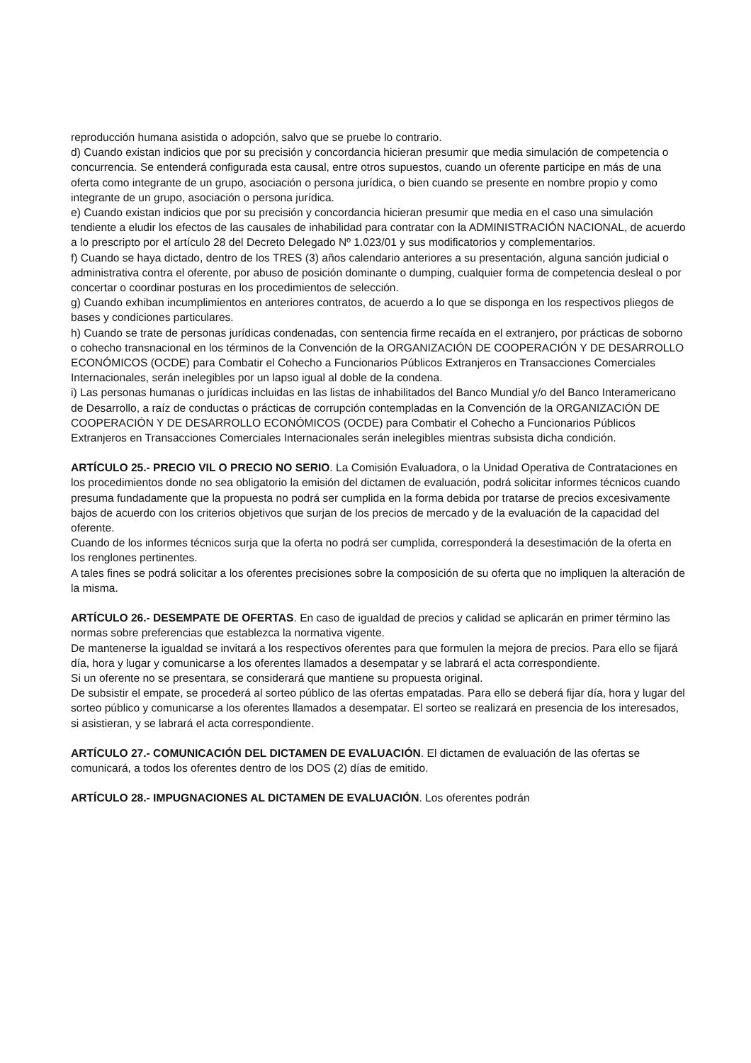reproducción humana asistida o adopción, salvo que se pruebe lo contrario.
d) Cuando existan indicios que por su precisión y concordancia hicieran presumir que media simulación de competencia o concurrencia. Se entenderá configurada esta causal, entre otros supuestos, cuando un oferente participe en más de una oferta como integrante de un grupo, asociación o persona jurídica, o bien cuando se presente en nombre propio y como integrante de un grupo, asociación o persona jurídica.
e) Cuando existan indicios que por su precisión y concordancia hicieran presumir que media en el caso una simulación tendiente a eludir los efectos de las causales de inhabilidad para contratar con la ADMINISTRACIÓN NACIONAL, de acuerdo a lo prescripto por el artículo 28 del Decreto Delegado Nº 1.023/01 y sus modificatorios y complementarios.
f) Cuando se haya dictado, dentro de los TRES (3) años calendario anteriores a su presentación, alguna sanción judicial o administrativa contra el oferente, por abuso de posición dominante o dumping, cualquier forma de competencia desleal o por concertar o coordinar posturas en los procedimientos de selección.
g) Cuando exhiban incumplimientos en anteriores contratos, de acuerdo a lo que se disponga en los respectivos pliegos de bases y condiciones particulares.
h) Cuando se trate de personas jurídicas condenadas, con sentencia firme recaída en el extranjero, por prácticas de soborno o cohecho transnacional en los términos de la Convención de la ORGANIZACIÓN DE COOPERACIÓN Y DE DESARROLLO ECONÓMICOS (OCDE) para Combatir el Cohecho a Funcionarios Públicos Extranjeros en Transacciones Comerciales Internacionales, serán inelegibles por un lapso igual al doble de la condena.
i) Las personas humanas o jurídicas incluidas en las listas de inhabilitados del Banco Mundial y/o del Banco Interamericano de Desarrollo, a raíz de conductas o prácticas de corrupción contempladas en la Convención de la ORGANIZACIÓN DE COOPERACIÓN Y DE DESARROLLO ECONÓMICOS (OCDE) para Combatir el Cohecho a Funcionarios Públicos Extranjeros en Transacciones Comerciales Internacionales serán inelegibles mientras subsista dicha condición.
ARTÍCULO 25.- PRECIO VIL O PRECIO NO SERIO. La Comisión Evaluadora, o la Unidad Operativa de Contrataciones en los procedimientos donde no sea obligatorio la emisión del dictamen de evaluación, podrá solicitar informes técnicos cuando presuma fundadamente que la propuesta no podrá ser cumplida en la forma debida por tratarse de precios excesivamente bajos de acuerdo con los criterios objetivos que surjan de los precios de mercado y de la evaluación de la capacidad del oferente.
Cuando de los informes técnicos surja que la oferta no podrá ser cumplida, corresponderá la desestimación de la oferta en los renglones pertinentes.
A tales fines se podrá solicitar a los oferentes precisiones sobre la composición de su oferta que no impliquen la alteración de la misma.
ARTÍCULO 26.- DESEMPATE DE OFERTAS. En caso de igualdad de precios y calidad se aplicarán en primer término las normas sobre preferencias que establezca la normativa vigente.
De mantenerse la igualdad se invitará a los respectivos oferentes para que formulen la mejora de precios. Para ello se fijará día, hora y lugar y comunicarse a los oferentes llamados a desempatar y se labrará el acta correspondiente.
Si un oferente no se presentara, se considerará que mantiene su propuesta original.
De subsistir el empate, se procederá al sorteo público de las ofertas empatadas. Para ello se deberá fijar día, hora y lugar del sorteo público y comunicarse a los oferentes llamados a desempatar. El sorteo se realizará en presencia de los interesados, si asistieran, y se labrará el acta correspondiente.
ARTÍCULO 27.- COMUNICACIÓN DEL DICTAMEN DE EVALUACIÓN. El dictamen de evaluación de las ofertas se comunicará, a todos los oferentes dentro de los DOS (2) días de emitido.
ARTÍCULO 28.- IMPUGNACIONES AL DICTAMEN DE EVALUACIÓN. Los oferentes podrán